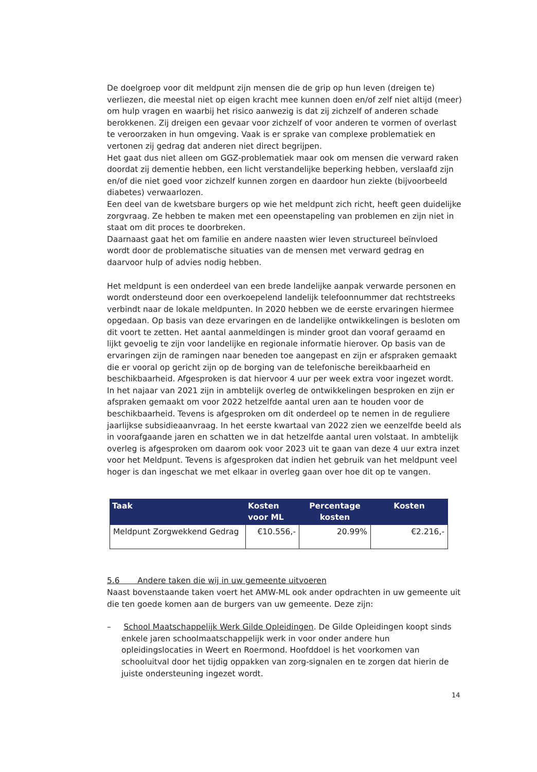De doelgroep voor dit meldpunt zijn mensen die de grip op hun leven (dreigen te) verliezen, die meestal niet op eigen kracht mee kunnen doen en/of zelf niet altijd (meer) om hulp vragen en waarbij het risico aanwezig is dat zij zichzelf of anderen schade berokkenen. Zij dreigen een gevaar voor zichzelf of voor anderen te vormen of overlast te veroorzaken in hun omgeving. Vaak is er sprake van complexe problematiek en vertonen zij gedrag dat anderen niet direct begrijpen.
Het gaat dus niet alleen om GGZ-problematiek maar ook om mensen die verward raken doordat zij dementie hebben, een licht verstandelijke beperking hebben, verslaafd zijn en/of die niet goed voor zichzelf kunnen zorgen en daardoor hun ziekte (bijvoorbeeld diabetes) verwaarlozen.
Een deel van de kwetsbare burgers op wie het meldpunt zich richt, heeft geen duidelijke zorgvraag. Ze hebben te maken met een opeenstapeling van problemen en zijn niet in staat om dit proces te doorbreken.
Daarnaast gaat het om familie en andere naasten wier leven structureel beïnvloed wordt door de problematische situaties van de mensen met verward gedrag en daarvoor hulp of advies nodig hebben.
Het meldpunt is een onderdeel van een brede landelijke aanpak verwarde personen en wordt ondersteund door een overkoepelend landelijk telefoonnummer dat rechtstreeks verbindt naar de lokale meldpunten. In 2020 hebben we de eerste ervaringen hiermee opgedaan. Op basis van deze ervaringen en de landelijke ontwikkelingen is besloten om dit voort te zetten. Het aantal aanmeldingen is minder groot dan vooraf geraamd en lijkt gevoelig te zijn voor landelijke en regionale informatie hierover. Op basis van de ervaringen zijn de ramingen naar beneden toe aangepast en zijn er afspraken gemaakt die er vooral op gericht zijn op de borging van de telefonische bereikbaarheid en beschikbaarheid. Afgesproken is dat hiervoor 4 uur per week extra voor ingezet wordt.
In het najaar van 2021 zijn in ambtelijk overleg de ontwikkelingen besproken en zijn er afspraken gemaakt om voor 2022 hetzelfde aantal uren aan te houden voor de beschikbaarheid. Tevens is afgesproken om dit onderdeel op te nemen in de reguliere jaarlijkse subsidieaanvraag. In het eerste kwartaal van 2022 zien we eenzelfde beeld als in voorafgaande jaren en schatten we in dat hetzelfde aantal uren volstaat. In ambtelijk overleg is afgesproken om daarom ook voor 2023 uit te gaan van deze 4 uur extra inzet voor het Meldpunt. Tevens is afgesproken dat indien het gebruik van het meldpunt veel hoger is dan ingeschat we met elkaar in overleg gaan over hoe dit op te vangen.
| Taak | Kosten voor ML | Percentage kosten | Kosten |
| --- | --- | --- | --- |
| Meldpunt Zorgwekkend Gedrag | €10.556,- | 20.99% | €2.216,- |
5.6 Andere taken die wij in uw gemeente uitvoeren
Naast bovenstaande taken voert het AMW-ML ook ander opdrachten in uw gemeente uit die ten goede komen aan de burgers van uw gemeente. Deze zijn:
– School Maatschappelijk Werk Gilde Opleidingen. De Gilde Opleidingen koopt sinds enkele jaren schoolmaatschappelijk werk in voor onder andere hun opleidingslocaties in Weert en Roermond. Hoofddoel is het voorkomen van schooluitval door het tijdig oppakken van zorg-signalen en te zorgen dat hierin de juiste ondersteuning ingezet wordt.
14